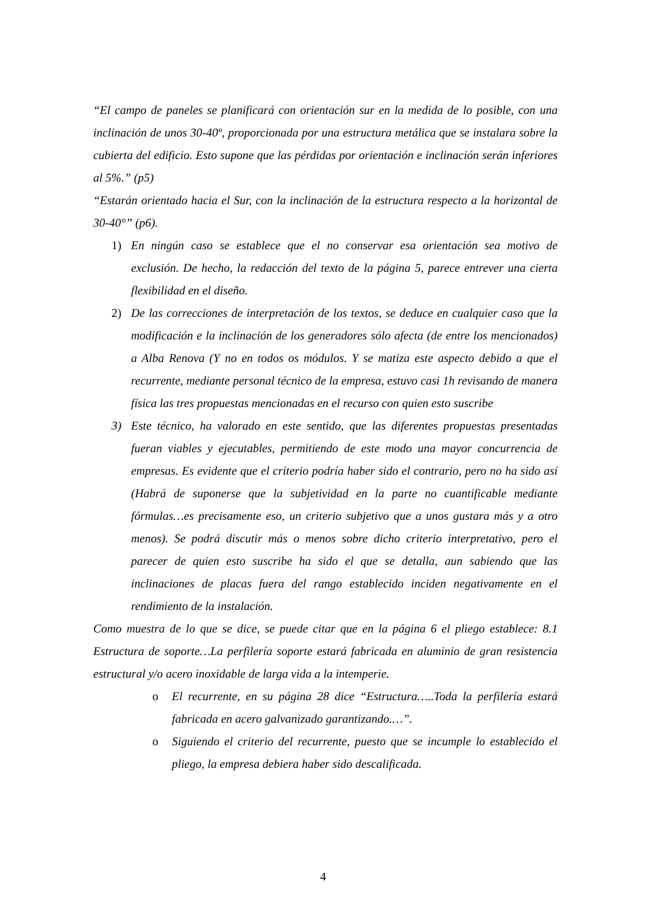“El campo de paneles se planificará con orientación sur en la medida de lo posible, con una inclinación de unos 30-40º, proporcionada por una estructura metálica que se instalara sobre la cubierta del edificio. Esto supone que las pérdidas por orientación e inclinación serán inferiores al 5%.” (p5)
“Estarán orientado hacia el Sur, con la inclinación de la estructura respecto a la horizontal de 30-40°” (p6).
1) En ningún caso se establece que el no conservar esa orientación sea motivo de exclusión. De hecho, la redacción del texto de la página 5, parece entrever una cierta flexibilidad en el diseño.
2) De las correcciones de interpretación de los textos, se deduce en cualquier caso que la modificación e la inclinación de los generadores sólo afecta (de entre los mencionados) a Alba Renova (Y no en todos os módulos. Y se matiza este aspecto debido a que el recurrente, mediante personal técnico de la empresa, estuvo casi 1h revisando de manera física las tres propuestas mencionadas en el recurso con quien esto suscribe
3) Este técnico, ha valorado en este sentido, que las diferentes propuestas presentadas fueran viables y ejecutables, permitiendo de este modo una mayor concurrencia de empresas. Es evidente que el criterio podría haber sido el contrario, pero no ha sido así (Habrá de suponerse que la subjetividad en la parte no cuantificable mediante fórmulas…es precisamente eso, un criterio subjetivo que a unos gustara más y a otro menos). Se podrá discutir más o menos sobre dicho criterio interpretativo, pero el parecer de quien esto suscribe ha sido el que se detalla, aun sabiendo que las inclinaciones de placas fuera del rango establecido inciden negativamente en el rendimiento de la instalación.
Como muestra de lo que se dice, se puede citar que en la página 6 el pliego establece: 8.1 Estructura de soporte…La perfilería soporte estará fabricada en aluminio de gran resistencia estructural y/o acero inoxidable de larga vida a la intemperie.
o El recurrente, en su página 28 dice “Estructura…..Toda la perfilería estará fabricada en acero galvanizado garantizando.…”.
o Siguiendo el criterio del recurrente, puesto que se incumple lo establecido el pliego, la empresa debiera haber sido descalificada.
4